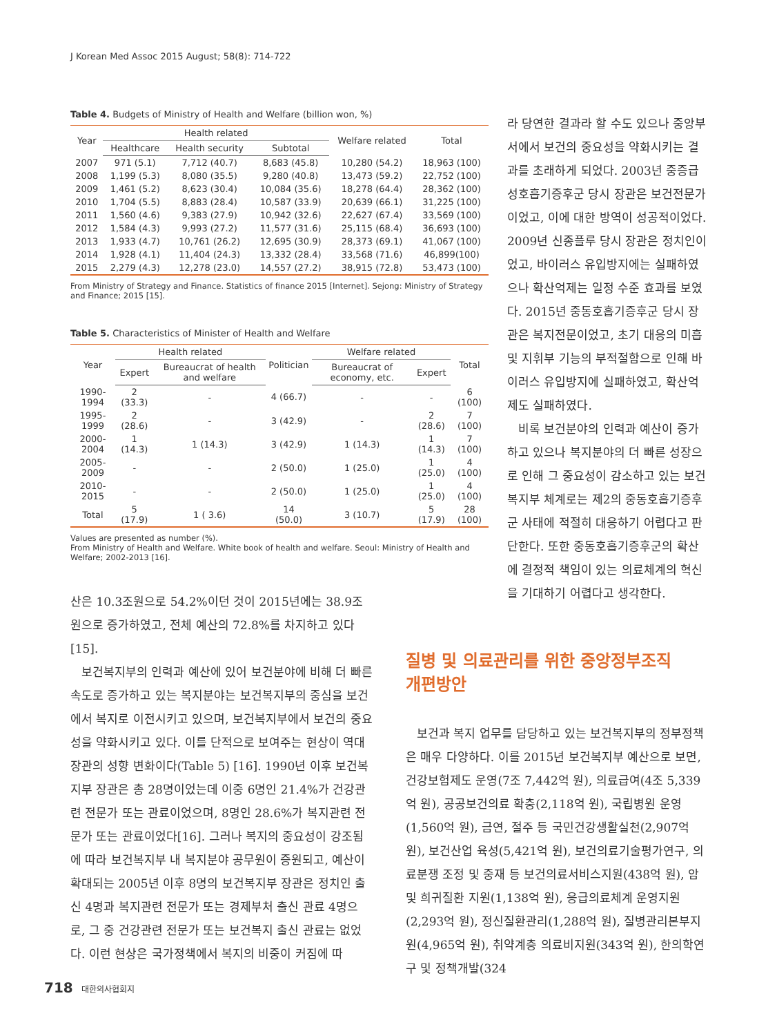J Korean Med Assoc 2015 August; 58(8): 714-722
Table 4. Budgets of Ministry of Health and Welfare (billion won, %)
| Year | Health related | | | Welfare related | Total |
| --- | --- | --- | --- | --- | --- |
| | Healthcare | Health security | Subtotal | | |
| 2007 | 971 (5.1) | 7,712 (40.7) | 8,683 (45.8) | 10,280 (54.2) | 18,963 (100) |
| 2008 | 1,199 (5.3) | 8,080 (35.5) | 9,280 (40.8) | 13,473 (59.2) | 22,752 (100) |
| 2009 | 1,461 (5.2) | 8,623 (30.4) | 10,084 (35.6) | 18,278 (64.4) | 28,362 (100) |
| 2010 | 1,704 (5.5) | 8,883 (28.4) | 10,587 (33.9) | 20,639 (66.1) | 31,225 (100) |
| 2011 | 1,560 (4.6) | 9,383 (27.9) | 10,942 (32.6) | 22,627 (67.4) | 33,569 (100) |
| 2012 | 1,584 (4.3) | 9,993 (27.2) | 11,577 (31.6) | 25,115 (68.4) | 36,693 (100) |
| 2013 | 1,933 (4.7) | 10,761 (26.2) | 12,695 (30.9) | 28,373 (69.1) | 41,067 (100) |
| 2014 | 1,928 (4.1) | 11,404 (24.3) | 13,332 (28.4) | 33,568 (71.6) | 46,899(100) |
| 2015 | 2,279 (4.3) | 12,278 (23.0) | 14,557 (27.2) | 38,915 (72.8) | 53,473 (100) |
From Ministry of Strategy and Finance. Statistics of finance 2015 [Internet]. Sejong: Ministry of Strategy and Finance; 2015 [15].
Table 5. Characteristics of Minister of Health and Welfare
| Year | Health related | | Politician | Welfare related | | Total |
| --- | --- | --- | --- | --- | --- | --- |
| | Expert | Bureaucrat of health and welfare | | Bureaucrat of economy, etc. | Expert | |
| 1990-1994 | 2 (33.3) | - | 4 (66.7) | - | - | 6 (100) |
| 1995-1999 | 2 (28.6) | - | 3 (42.9) | - | 2 (28.6) | 7 (100) |
| 2000-2004 | 1 (14.3) | 1 (14.3) | 3 (42.9) | 1 (14.3) | 1 (14.3) | 7 (100) |
| 2005-2009 | - | - | 2 (50.0) | 1 (25.0) | 1 (25.0) | 4 (100) |
| 2010-2015 | - | - | 2 (50.0) | 1 (25.0) | 1 (25.0) | 4 (100) |
| Total | 5 (17.9) | 1 ( 3.6) | 14 (50.0) | 3 (10.7) | 5 (17.9) | 28 (100) |
Values are presented as number (%).
From Ministry of Health and Welfare. White book of health and welfare. Seoul: Ministry of Health and Welfare; 2002-2013 [16].
산은 10.3조원으로 54.2%이던 것이 2015년에는 38.9조 원으로 증가하였고, 전체 예산의 72.8%를 차지하고 있다[15].
보건복지부의 인력과 예산에 있어 보건분야에 비해 더 빠른 속도로 증가하고 있는 복지분야는 보건복지부의 중심을 보건에서 복지로 이전시키고 있으며, 보건복지부에서 보건의 중요성을 약화시키고 있다. 이를 단적으로 보여주는 현상이 역대 장관의 성향 변화이다(Table 5) [16]. 1990년 이후 보건복지부 장관은 총 28명이었는데 이중 6명인 21.4%가 건강관련 전문가 또는 관료이었으며, 8명인 28.6%가 복지관련 전문가 또는 관료이었다[16]. 그러나 복지의 중요성이 강조됨에 따라 보건복지부 내 복지분야 공무원이 증원되고, 예산이 확대되는 2005년 이후 8명의 보건복지부 장관은 정치인 출신 4명과 복지관련 전문가 또는 경제부처 출신 관료 4명으로, 그 중 건강관련 전문가 또는 보건복지 출신 관료는 없었다. 이런 현상은 국가정책에서 복지의 비중이 커짐에 따
라 당연한 결과라 할 수도 있으나 중앙부서에서 보건의 중요성을 약화시키는 결과를 초래하게 되었다. 2003년 중증급성호흡기증후군 당시 장관은 보건전문가이었고, 이에 대한 방역이 성공적이었다. 2009년 신종플루 당시 장관은 정치인이었고, 바이러스 유입방지에는 실패하였으나 확산억제는 일정 수준 효과를 보였다. 2015년 중동호흡기증후군 당시 장관은 복지전문이었고, 초기 대응의 미흡 및 지휘부 기능의 부적절함으로 인해 바이러스 유입방지에 실패하였고, 확산억제도 실패하였다.
비록 보건분야의 인력과 예산이 증가하고 있으나 복지분야의 더 빠른 성장으로 인해 그 중요성이 감소하고 있는 보건복지부 체계로는 제2의 중동호흡기증후군 사태에 적절히 대응하기 어렵다고 판단한다. 또한 중동호흡기증후군의 확산에 결정적 책임이 있는 의료체계의 혁신을 기대하기 어렵다고 생각한다.
질병 및 의료관리를 위한 중앙정부조직
개편방안
보건과 복지 업무를 담당하고 있는 보건복지부의 정부정책은 매우 다양하다. 이를 2015년 보건복지부 예산으로 보면, 건강보험제도 운영(7조 7,442억 원), 의료급여(4조 5,339억 원), 공공보건의료 확충(2,118억 원), 국립병원 운영(1,560억 원), 금연, 절주 등 국민건강생활실천(2,907억 원), 보건산업 육성(5,421억 원), 보건의료기술평가연구, 의료분쟁 조정 및 중재 등 보건의료서비스지원(438억 원), 암 및 희귀질환 지원(1,138억 원), 응급의료체계 운영지원(2,293억 원), 정신질환관리(1,288억 원), 질병관리본부지원(4,965억 원), 취약계층 의료비지원(343억 원), 한의학연구 및 정책개발(324
718 대한의사협회지